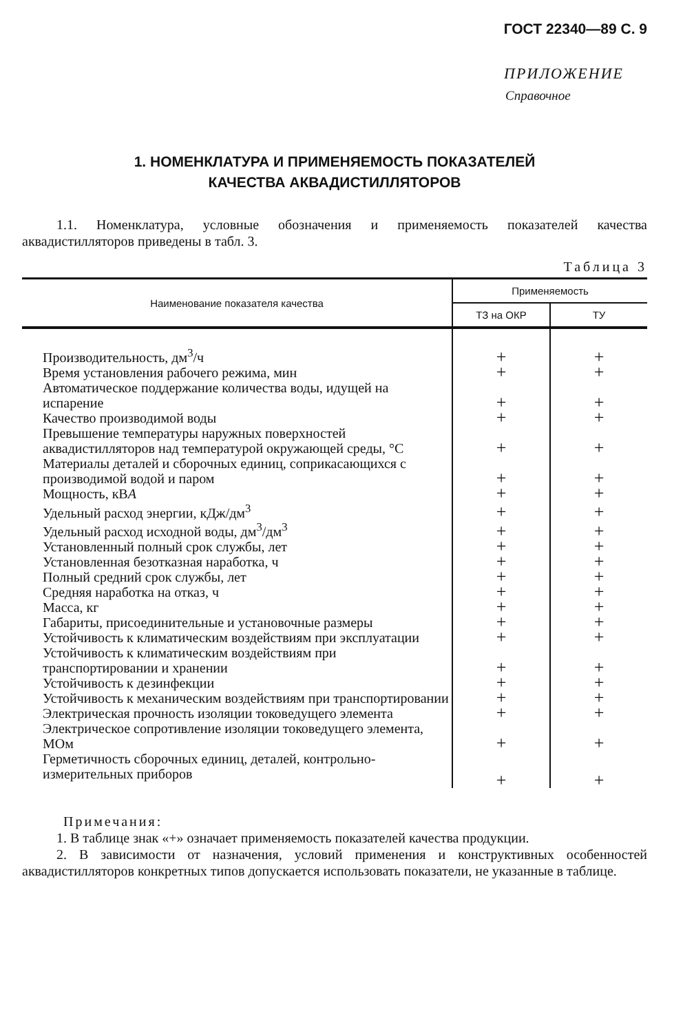ГОСТ 22340—89 С. 9
ПРИЛОЖЕНИЕ
Справочное
1. НОМЕНКЛАТУРА И ПРИМЕНЯЕМОСТЬ ПОКАЗАТЕЛЕЙ
КАЧЕСТВА АКВАДИСТИЛЛЯТОРОВ
1.1. Номенклатура, условные обозначения и применяемость показателей качества аквадистилляторов приведены в табл. 3.
Таблица 3
| Наименование показателя качества | Применяемость | |
| --- | --- | --- |
| | ТЗ на ОКР | ТУ |
| Производительность, дм<sup>3</sup>/ч | + | + |
| Время установления рабочего режима, мин | + | + |
| Автоматическое поддержание количества воды, идущей на испарение | + | + |
| Качество производимой воды | + | + |
| Превышение температуры наружных поверхностей аквадистилляторов над температурой окружающей среды, °С | + | + |
| Материалы деталей и сборочных единиц, соприкасающихся с производимой водой и паром | + | + |
| Мощность, кВ А | + | + |
| Удельный расход энергии, кДж/дм<sup>3</sup> | + | + |
| Удельный расход исходной воды, дм<sup>3</sup>/дм<sup>3</sup> | + | + |
| Установленный полный срок службы, лет | + | + |
| Установленная безотказная наработка, ч | + | + |
| Полный средний срок службы, лет | + | + |
| Средняя наработка на отказ, ч | + | + |
| Масса, кг | + | + |
| Габариты, присоединительные и установочные размеры | + | + |
| Устойчивость к климатическим воздействиям при эксплуатации | + | + |
| Устойчивость к климатическим воздействиям при транспортировании и хранении | + | + |
| Устойчивость к дезинфекции | + | + |
| Устойчивость к механическим воздействиям при транспортировании | + | + |
| Электрическая прочность изоляции токоведущего элемента | + | + |
| Электрическое сопротивление изоляции токоведущего элемента, МОм | + | + |
| Герметичность сборочных единиц, деталей, контрольно-измерительных приборов | + | + |
Примечания:
1. В таблице знак «+» означает применяемость показателей качества продукции.
2. В зависимости от назначения, условий применения и конструктивных особенностей аквадистилляторов конкретных типов допускается использовать показатели, не указанные в таблице.